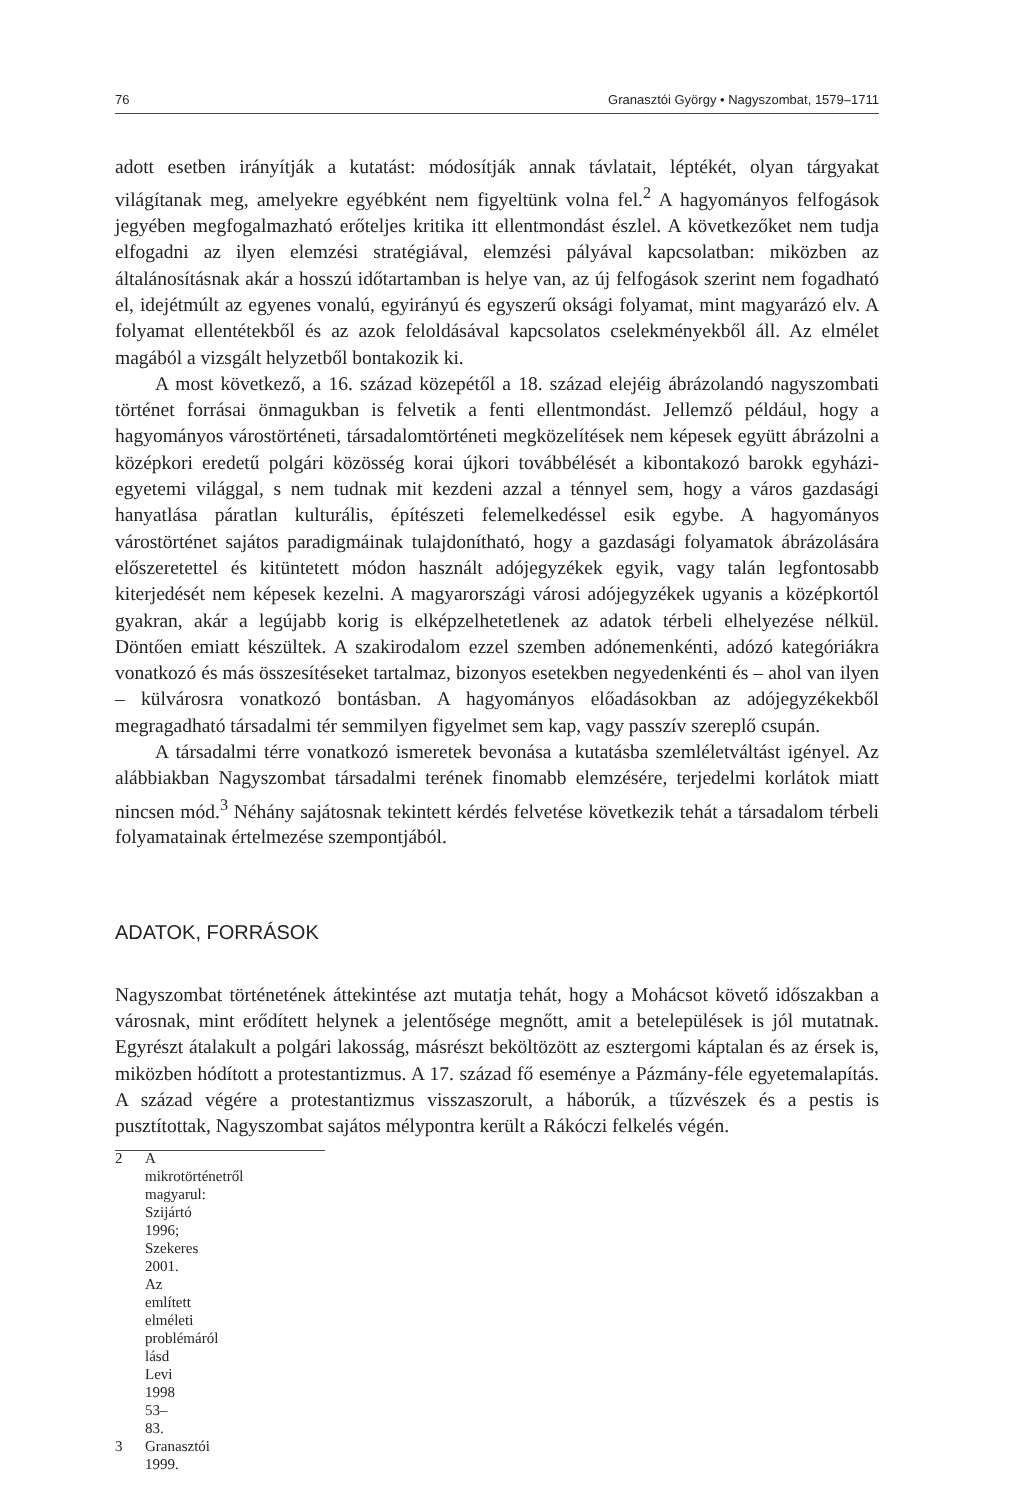76 Granasztói György • Nagyszombat, 1579–1711
adott esetben irányítják a kutatást: módosítják annak távlatait, léptékét, olyan tárgyakat világítanak meg, amelyekre egyébként nem figyeltünk volna fel.<sup>2</sup> A hagyományos felfogások jegyében megfogalmazható erőteljes kritika itt ellentmondást észlel. A következőket nem tudja elfogadni az ilyen elemzési stratégiával, elemzési pályával kapcsolatban: miközben az általánosításnak akár a hosszú időtartamban is helye van, az új felfogások szerint nem fogadható el, idejétmúlt az egyenes vonalú, egyirányú és egyszerű oksági folyamat, mint magyarázó elv. A folyamat ellentétekből és az azok feloldásával kapcsolatos cselekményekből áll. Az elmélet magából a vizsgált helyzetből bontakozik ki.
A most következő, a 16. század közepétől a 18. század elejéig ábrázolandó nagyszombati történet forrásai önmagukban is felvetik a fenti ellentmondást. Jellemző például, hogy a hagyományos várostörténeti, társadalomtörténeti megközelítések nem képesek együtt ábrázolni a középkori eredetű polgári közösség korai újkori továbbélését a kibontakozó barokk egyházi-egyetemi világgal, s nem tudnak mit kezdeni azzal a ténnyel sem, hogy a város gazdasági hanyatlása páratlan kulturális, építészeti felemelkedéssel esik egybe. A hagyományos várostörténet sajátos paradigmáinak tulajdonítható, hogy a gazdasági folyamatok ábrázolására előszeretettel és kitüntetett módon használt adójegyzékek egyik, vagy talán legfontosabb kiterjedését nem képesek kezelni. A magyarországi városi adójegyzékek ugyanis a középkortól gyakran, akár a legújabb korig is elképzelhetetlenek az adatok térbeli elhelyezése nélkül. Döntően emiatt készültek. A szakirodalom ezzel szemben adónemenkénti, adózó kategóriákra vonatkozó és más összesítéseket tartalmaz, bizonyos esetekben negyedenkénti és – ahol van ilyen – külvárosra vonatkozó bontásban. A hagyományos előadásokban az adójegyzékekből megragadható társadalmi tér semmilyen figyelmet sem kap, vagy passzív szereplő csupán.
A társadalmi térre vonatkozó ismeretek bevonása a kutatásba szemléletváltást igényel. Az alábbiakban Nagyszombat társadalmi terének finomabb elemzésére, terjedelmi korlátok miatt nincsen mód.<sup>3</sup> Néhány sajátosnak tekintett kérdés felvetése következik tehát a társadalom térbeli folyamatainak értelmezése szempontjából.
ADATOK, FORRÁSOK
Nagyszombat történetének áttekintése azt mutatja tehát, hogy a Mohácsot követő időszakban a városnak, mint erődített helynek a jelentősége megnőtt, amit a betelepülések is jól mutatnak. Egyrészt átalakult a polgári lakosság, másrészt beköltözött az esztergomi káptalan és az érsek is, miközben hódított a protestantizmus. A 17. század fő eseménye a Pázmány-féle egyetemalapítás. A század végére a protestantizmus visszaszorult, a háborúk, a tűzvészek és a pestis is pusztítottak, Nagyszombat sajátos mélypontra került a Rákóczi felkelés végén.
2 A mikrotörténetről magyarul: Szijártó 1996; Szekeres 2001. Az említett elméleti problémáról lásd Levi 1998 53–83.
3 Granasztói 1999.